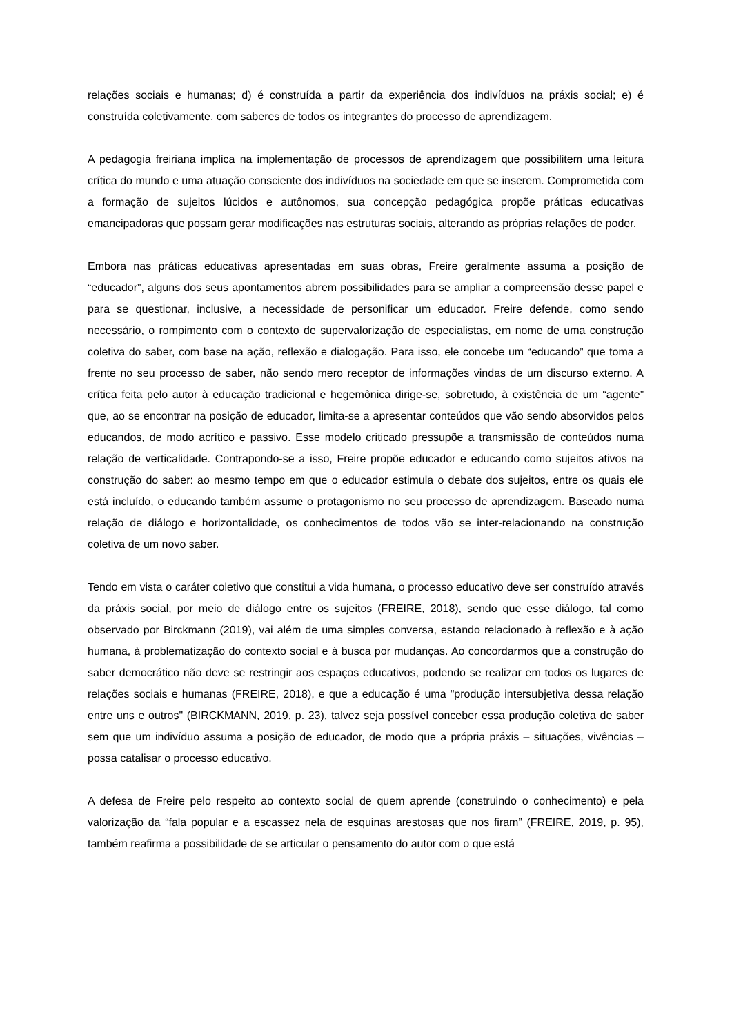relações sociais e humanas; d) é construída a partir da experiência dos indivíduos na práxis social; e) é construída coletivamente, com saberes de todos os integrantes do processo de aprendizagem.
A pedagogia freiriana implica na implementação de processos de aprendizagem que possibilitem uma leitura crítica do mundo e uma atuação consciente dos indivíduos na sociedade em que se inserem. Comprometida com a formação de sujeitos lúcidos e autônomos, sua concepção pedagógica propõe práticas educativas emancipadoras que possam gerar modificações nas estruturas sociais, alterando as próprias relações de poder.
Embora nas práticas educativas apresentadas em suas obras, Freire geralmente assuma a posição de “educador”, alguns dos seus apontamentos abrem possibilidades para se ampliar a compreensão desse papel e para se questionar, inclusive, a necessidade de personificar um educador. Freire defende, como sendo necessário, o rompimento com o contexto de supervalorização de especialistas, em nome de uma construção coletiva do saber, com base na ação, reflexão e dialogação. Para isso, ele concebe um “educando” que toma a frente no seu processo de saber, não sendo mero receptor de informações vindas de um discurso externo. A crítica feita pelo autor à educação tradicional e hegemônica dirige-se, sobretudo, à existência de um “agente” que, ao se encontrar na posição de educador, limita-se a apresentar conteúdos que vão sendo absorvidos pelos educandos, de modo acrítico e passivo. Esse modelo criticado pressupõe a transmissão de conteúdos numa relação de verticalidade. Contrapondo-se a isso, Freire propõe educador e educando como sujeitos ativos na construção do saber: ao mesmo tempo em que o educador estimula o debate dos sujeitos, entre os quais ele está incluído, o educando também assume o protagonismo no seu processo de aprendizagem. Baseado numa relação de diálogo e horizontalidade, os conhecimentos de todos vão se inter-relacionando na construção coletiva de um novo saber.
Tendo em vista o caráter coletivo que constitui a vida humana, o processo educativo deve ser construído através da práxis social, por meio de diálogo entre os sujeitos (FREIRE, 2018), sendo que esse diálogo, tal como observado por Birckmann (2019), vai além de uma simples conversa, estando relacionado à reflexão e à ação humana, à problematização do contexto social e à busca por mudanças. Ao concordarmos que a construção do saber democrático não deve se restringir aos espaços educativos, podendo se realizar em todos os lugares de relações sociais e humanas (FREIRE, 2018), e que a educação é uma "produção intersubjetiva dessa relação entre uns e outros" (BIRCKMANN, 2019, p. 23), talvez seja possível conceber essa produção coletiva de saber sem que um indivíduo assuma a posição de educador, de modo que a própria práxis – situações, vivências – possa catalisar o processo educativo.
A defesa de Freire pelo respeito ao contexto social de quem aprende (construindo o conhecimento) e pela valorização da “fala popular e a escassez nela de esquinas arestosas que nos firam” (FREIRE, 2019, p. 95), também reafirma a possibilidade de se articular o pensamento do autor com o que está